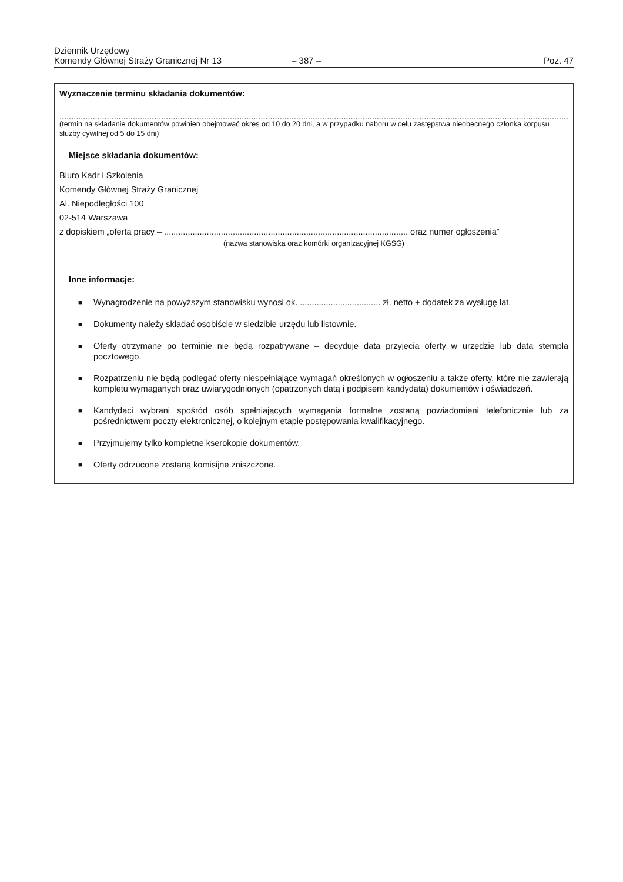Dziennik Urzędowy
Komendy Głównej Straży Granicznej Nr 13
– 387 –
Poz. 47
Wyznaczenie terminu składania dokumentów:
......................................................................................................................................................................................................................................................
(termin na składanie dokumentów powinien obejmować okres od 10 do 20 dni, a w przypadku naboru w celu zastępstwa nieobecnego członka korpusu służby cywilnej od 5 do 15 dni)
Miejsce składania dokumentów:
Biuro Kadr i Szkolenia
Komendy Głównej Straży Granicznej
Al. Niepodległości 100
02-514 Warszawa
z dopiskiem „oferta pracy – ....................................................................................................... oraz numer ogłoszenia”
(nazwa stanowiska oraz komórki organizacyjnej KGSG)
Inne informacje:
■ Wynagrodzenie na powyższym stanowisku wynosi ok. .................................. zł. netto + dodatek za wysługę lat.
■ Dokumenty należy składać osobiście w siedzibie urzędu lub listownie.
■ Oferty otrzymane po terminie nie będą rozpatrywane – decyduje data przyjęcia oferty w urzędzie lub data stempla pocztowego.
■ Rozpatrzeniu nie będą podlegać oferty niespełniające wymagań określonych w ogłoszeniu a także oferty, które nie zawierają kompletu wymaganych oraz uwiarygodnionych (opatrzonych datą i podpisem kandydata) dokumentów i oświadczeń.
■ Kandydaci wybrani spośród osób spełniających wymagania formalne zostaną powiadomieni telefonicznie lub za pośrednictwem poczty elektronicznej, o kolejnym etapie postępowania kwalifikacyjnego.
■ Przyjmujemy tylko kompletne kserokopie dokumentów.
■ Oferty odrzucone zostaną komisijne zniszczone.